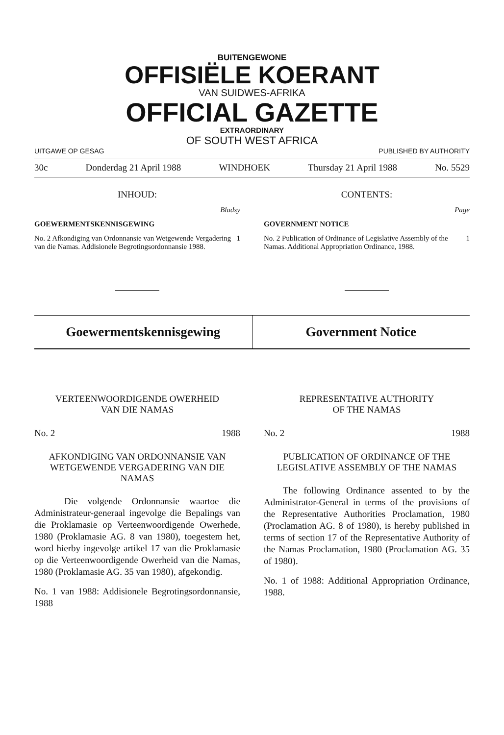BUITENGEWONE
OFFISIËLE KOERANT
VAN SUIDWES-AFRIKA
OFFICIAL GAZETTE
EXTRAORDINARY
OF SOUTH WEST AFRICA
UITGAWE OP GESAG PUBLISHED BY AUTHORITY
30c Donderdag 21 April 1988 WINDHOEK Thursday 21 April 1988 No. 5529
INHOUD:
Bladsy
GOEWERMENTSKENNISGEWING
No. 2 Afkondiging van Ordonnansie van Wetgewende Vergadering van die Namas. Addisionele Begrotingsordonnansie 1988. 1
CONTENTS:
Page
GOVERNMENT NOTICE
No. 2 Publication of Ordinance of Legislative Assembly of the Namas. Additional Appropriation Ordinance, 1988. 1
Goewermentskennisgewing Government Notice
VERTEENWOORDIGENDE OWERHEID
VAN DIE NAMAS
No. 2 1988
AFKONDIGING VAN ORDONNANSIE VAN WETGEWENDE VERGADERING VAN DIE NAMAS
Die volgende Ordonnansie waartoe die Administrateur-generaal ingevolge die Bepalings van die Proklamasie op Verteenwoordigende Owerhede, 1980 (Proklamasie AG. 8 van 1980), toegestem het, word hierby ingevolge artikel 17 van die Proklamasie op die Verteenwoordigende Owerheid van die Namas, 1980 (Proklamasie AG. 35 van 1980), afgekondig.
No. 1 van 1988: Addisionele Begrotingsordonnansie, 1988
REPRESENTATIVE AUTHORITY
OF THE NAMAS
No. 2 1988
PUBLICATION OF ORDINANCE OF THE LEGISLATIVE ASSEMBLY OF THE NAMAS
The following Ordinance assented to by the Administrator-General in terms of the provisions of the Representative Authorities Proclamation, 1980 (Proclamation AG. 8 of 1980), is hereby published in terms of section 17 of the Representative Authority of the Namas Proclamation, 1980 (Proclamation AG. 35 of 1980).
No. 1 of 1988: Additional Appropriation Ordinance, 1988.